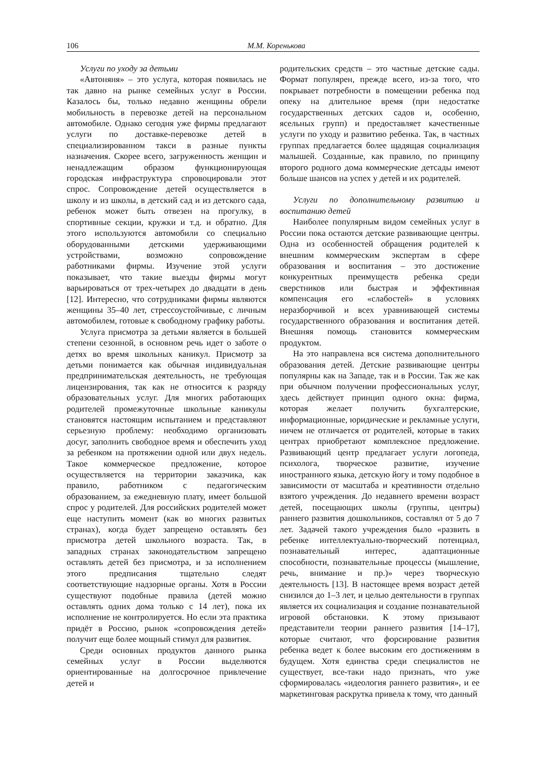106 М.М. Коренькова
Услуги по уходу за детьми
«Автоняня» – это услуга, которая появилась не так давно на рынке семейных услуг в России. Казалось бы, только недавно женщины обрели мобильность в перевозке детей на персональном автомобиле. Однако сегодня уже фирмы предлагают услуги по доставке-перевозке детей в специализированном такси в разные пункты назначения. Скорее всего, загруженность женщин и ненадлежащим образом функционирующая городская инфраструктура спровоцировали этот спрос. Сопровождение детей осуществляется в школу и из школы, в детский сад и из детского сада, ребенок может быть отвезен на прогулку, в спортивные секции, кружки и т.д. и обратно. Для этого используются автомобили со специально оборудованными детскими удерживающими устройствами, возможно сопровождение работниками фирмы. Изучение этой услуги показывает, что такие выезды фирмы могут варьироваться от трех-четырех до двадцати в день [12]. Интересно, что сотрудниками фирмы являются женщины 35–40 лет, стрессоустойчивые, с личным автомобилем, готовые к свободному графику работы.
Услуга присмотра за детьми является в большей степени сезонной, в основном речь идет о заботе о детях во время школьных каникул. Присмотр за детьми понимается как обычная индивидуальная предпринимательская деятельность, не требующая лицензирования, так как не относится к разряду образовательных услуг. Для многих работающих родителей промежуточные школьные каникулы становятся настоящим испытанием и представляют серьезную проблему: необходимо организовать досуг, заполнить свободное время и обеспечить уход за ребенком на протяжении одной или двух недель. Такое коммерческое предложение, которое осуществляется на территории заказчика, как правило, работником с педагогическим образованием, за ежедневную плату, имеет большой спрос у родителей. Для российских родителей может еще наступить момент (как во многих развитых странах), когда будет запрещено оставлять без присмотра детей школьного возраста. Так, в западных странах законодательством запрещено оставлять детей без присмотра, и за исполнением этого предписания тщательно следят соответствующие надзорные органы. Хотя в России существуют подобные правила (детей можно оставлять одних дома только с 14 лет), пока их исполнение не контролируется. Но если эта практика придёт в Россию, рынок «сопровождения детей» получит еще более мощный стимул для развития.
Среди основных продуктов данного рынка семейных услуг в России выделяются ориентированные на долгосрочное привлечение детей и
родительских средств – это частные детские сады. Формат популярен, прежде всего, из-за того, что покрывает потребности в помещении ребенка под опеку на длительное время (при недостатке государственных детских садов и, особенно, ясельных групп) и предоставляет качественные услуги по уходу и развитию ребенка. Так, в частных группах предлагается более щадящая социализация малышей. Созданные, как правило, по принципу второго родного дома коммерческие детсады имеют больше шансов на успех у детей и их родителей.
Услуги по дополнительному развитию и воспитанию детей
Наиболее популярным видом семейных услуг в России пока остаются детские развивающие центры. Одна из особенностей обращения родителей к внешним коммерческим экспертам в сфере образования и воспитания – это достижение конкурентных преимуществ ребенка среди сверстников или быстрая и эффективная компенсация его «слабостей» в условиях неразборчивой и всех уравнивающей системы государственного образования и воспитания детей. Внешняя помощь становится коммерческим продуктом.
На это направлена вся система дополнительного образования детей. Детские развивающие центры популярны как на Западе, так и в России. Так же как при обычном получении профессиональных услуг, здесь действует принцип одного окна: фирма, которая желает получить бухгалтерские, информационные, юридические и рекламные услуги, ничем не отличается от родителей, которые в таких центрах приобретают комплексное предложение. Развивающий центр предлагает услуги логопеда, психолога, творческое развитие, изучение иностранного языка, детскую йогу и тому подобное в зависимости от масштаба и креативности отдельно взятого учреждения. До недавнего времени возраст детей, посещающих школы (группы, центры) раннего развития дошкольников, составлял от 5 до 7 лет. Задачей такого учреждения было «развить в ребенке интеллектуально-творческий потенциал, познавательный интерес, адаптационные способности, познавательные процессы (мышление, речь, внимание и пр.)» через творческую деятельность [13]. В настоящее время возраст детей снизился до 1–3 лет, и целью деятельности в группах является их социализация и создание познавательной игровой обстановки. К этому призывают представители теории раннего развития [14–17], которые считают, что форсирование развития ребенка ведет к более высоким его достижениям в будущем. Хотя единства среди специалистов не существует, все-таки надо признать, что уже сформировалась «идеология раннего развития», и ее маркетинговая раскрутка привела к тому, что данный